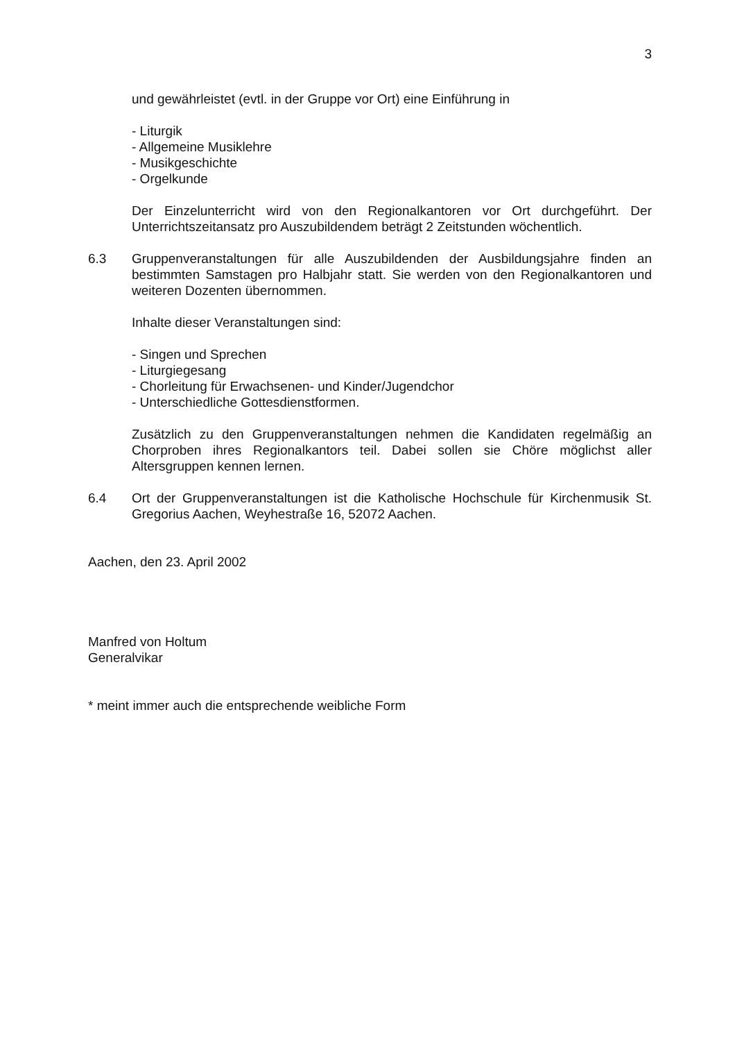3
und gewährleistet (evtl. in der Gruppe vor Ort) eine Einführung in
- Liturgik
- Allgemeine Musiklehre
- Musikgeschichte
- Orgelkunde
Der Einzelunterricht wird von den Regionalkantoren vor Ort durchgeführt. Der Unterrichtszeitansatz pro Auszubildendem beträgt 2 Zeitstunden wöchentlich.
6.3 Gruppenveranstaltungen für alle Auszubildenden der Ausbildungsjahre finden an bestimmten Samstagen pro Halbjahr statt. Sie werden von den Regional­kantoren und weiteren Dozenten übernommen.
Inhalte dieser Veranstaltungen sind:
- Singen und Sprechen
- Liturgiegesang
- Chorleitung für Erwachsenen- und Kinder/Jugendchor
- Unterschiedliche Gottesdienstformen.
Zusätzlich zu den Gruppenveranstaltungen nehmen die Kandidaten regelmä­ßig an Chorproben ihres Regionalkantors teil. Dabei sollen sie Chöre mög­lichst aller Altersgruppen kennen lernen.
6.4 Ort der Gruppenveranstaltungen ist die Katholische Hochschule für Kirchen­musik St. Gregorius Aachen, Weyhestraße 16, 52072 Aachen.
Aachen, den 23. April 2002
Manfred von Holtum
Generalvikar
* meint immer auch die entsprechende weibliche Form